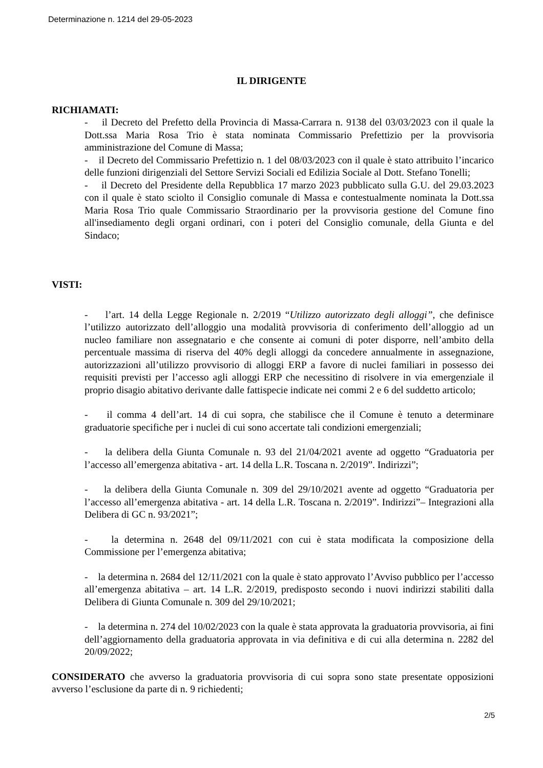Determinazione n. 1214 del 29-05-2023
IL DIRIGENTE
RICHIAMATI:
- il Decreto del Prefetto della Provincia di Massa-Carrara n. 9138 del 03/03/2023 con il quale la Dott.ssa Maria Rosa Trio è stata nominata Commissario Prefettizio per la provvisoria amministrazione del Comune di Massa;
- il Decreto del Commissario Prefettizio n. 1 del 08/03/2023 con il quale è stato attribuito l’incarico delle funzioni dirigenziali del Settore Servizi Sociali ed Edilizia Sociale al Dott. Stefano Tonelli;
- il Decreto del Presidente della Repubblica 17 marzo 2023 pubblicato sulla G.U. del 29.03.2023 con il quale è stato sciolto il Consiglio comunale di Massa e contestualmente nominata la Dott.ssa Maria Rosa Trio quale Commissario Straordinario per la provvisoria gestione del Comune fino all'insediamento degli organi ordinari, con i poteri del Consiglio comunale, della Giunta e del Sindaco;
VISTI:
- l’art. 14 della Legge Regionale n. 2/2019 “Utilizzo autorizzato degli alloggi”, che definisce l’utilizzo autorizzato dell’alloggio una modalità provvisoria di conferimento dell’alloggio ad un nucleo familiare non assegnatario e che consente ai comuni di poter disporre, nell’ambito della percentuale massima di riserva del 40% degli alloggi da concedere annualmente in assegnazione, autorizzazioni all’utilizzo provvisorio di alloggi ERP a favore di nuclei familiari in possesso dei requisiti previsti per l’accesso agli alloggi ERP che necessitino di risolvere in via emergenziale il proprio disagio abitativo derivante dalle fattispecie indicate nei commi 2 e 6 del suddetto articolo;
- il comma 4 dell’art. 14 di cui sopra, che stabilisce che il Comune è tenuto a determinare graduatorie specifiche per i nuclei di cui sono accertate tali condizioni emergenziali;
- la delibera della Giunta Comunale n. 93 del 21/04/2021 avente ad oggetto “Graduatoria per l’accesso all’emergenza abitativa - art. 14 della L.R. Toscana n. 2/2019”. Indirizzi”;
- la delibera della Giunta Comunale n. 309 del 29/10/2021 avente ad oggetto “Graduatoria per l’accesso all’emergenza abitativa - art. 14 della L.R. Toscana n. 2/2019”. Indirizzi”– Integrazioni alla Delibera di GC n. 93/2021”;
- la determina n. 2648 del 09/11/2021 con cui è stata modificata la composizione della Commissione per l’emergenza abitativa;
- la determina n. 2684 del 12/11/2021 con la quale è stato approvato l’Avviso pubblico per l’accesso all’emergenza abitativa – art. 14 L.R. 2/2019, predisposto secondo i nuovi indirizzi stabiliti dalla Delibera di Giunta Comunale n. 309 del 29/10/2021;
- la determina n. 274 del 10/02/2023 con la quale è stata approvata la graduatoria provvisoria, ai fini dell’aggiornamento della graduatoria approvata in via definitiva e di cui alla determina n. 2282 del 20/09/2022;
CONSIDERATO che avverso la graduatoria provvisoria di cui sopra sono state presentate opposizioni avverso l’esclusione da parte di n. 9 richiedenti;
2/5